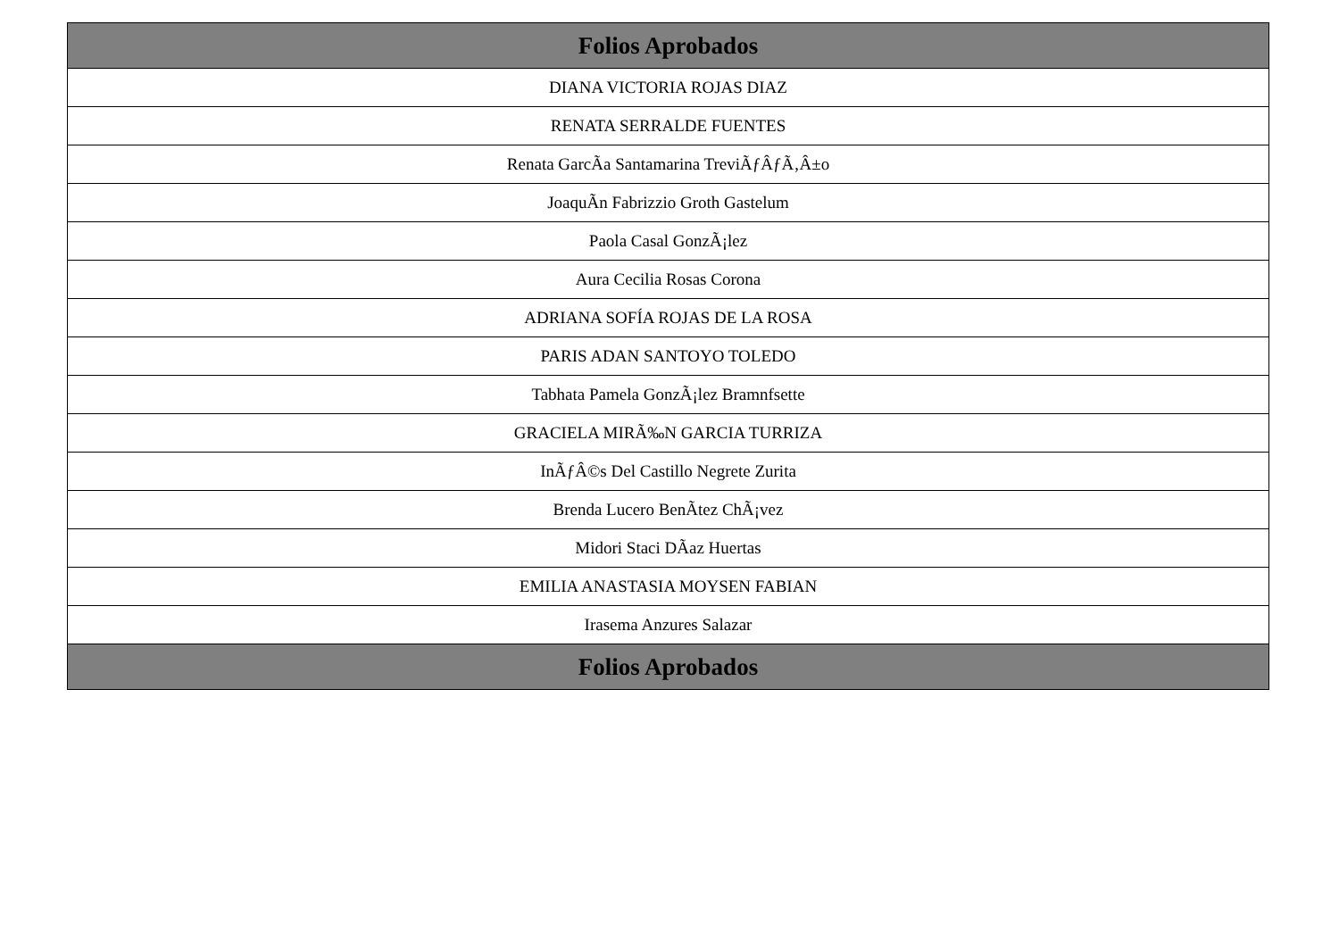| Folios Aprobados |
| --- |
| DIANA VICTORIA ROJAS DIAZ |
| RENATA SERRALDE FUENTES |
| Renata GarcÃa Santamarina TreviÃƒÂƒÃ‚Â±o |
| JoaquÃn Fabrizzio Groth Gastelum |
| Paola Casal GonzÃ¡lez |
| Aura Cecilia Rosas Corona |
| ADRIANA SOFÍA ROJAS DE LA ROSA |
| PARIS ADAN SANTOYO TOLEDO |
| Tabhata Pamela GonzÃ¡lez Bramnfsette |
| GRACIELA MIRÃ‰N GARCIA TURRIZA |
| InÃƒÂ©s Del Castillo Negrete Zurita |
| Brenda Lucero BenÃtez ChÃ¡vez |
| Midori Staci DÃaz Huertas |
| EMILIA ANASTASIA MOYSEN FABIAN |
| Irasema Anzures Salazar |
| Folios Aprobados |